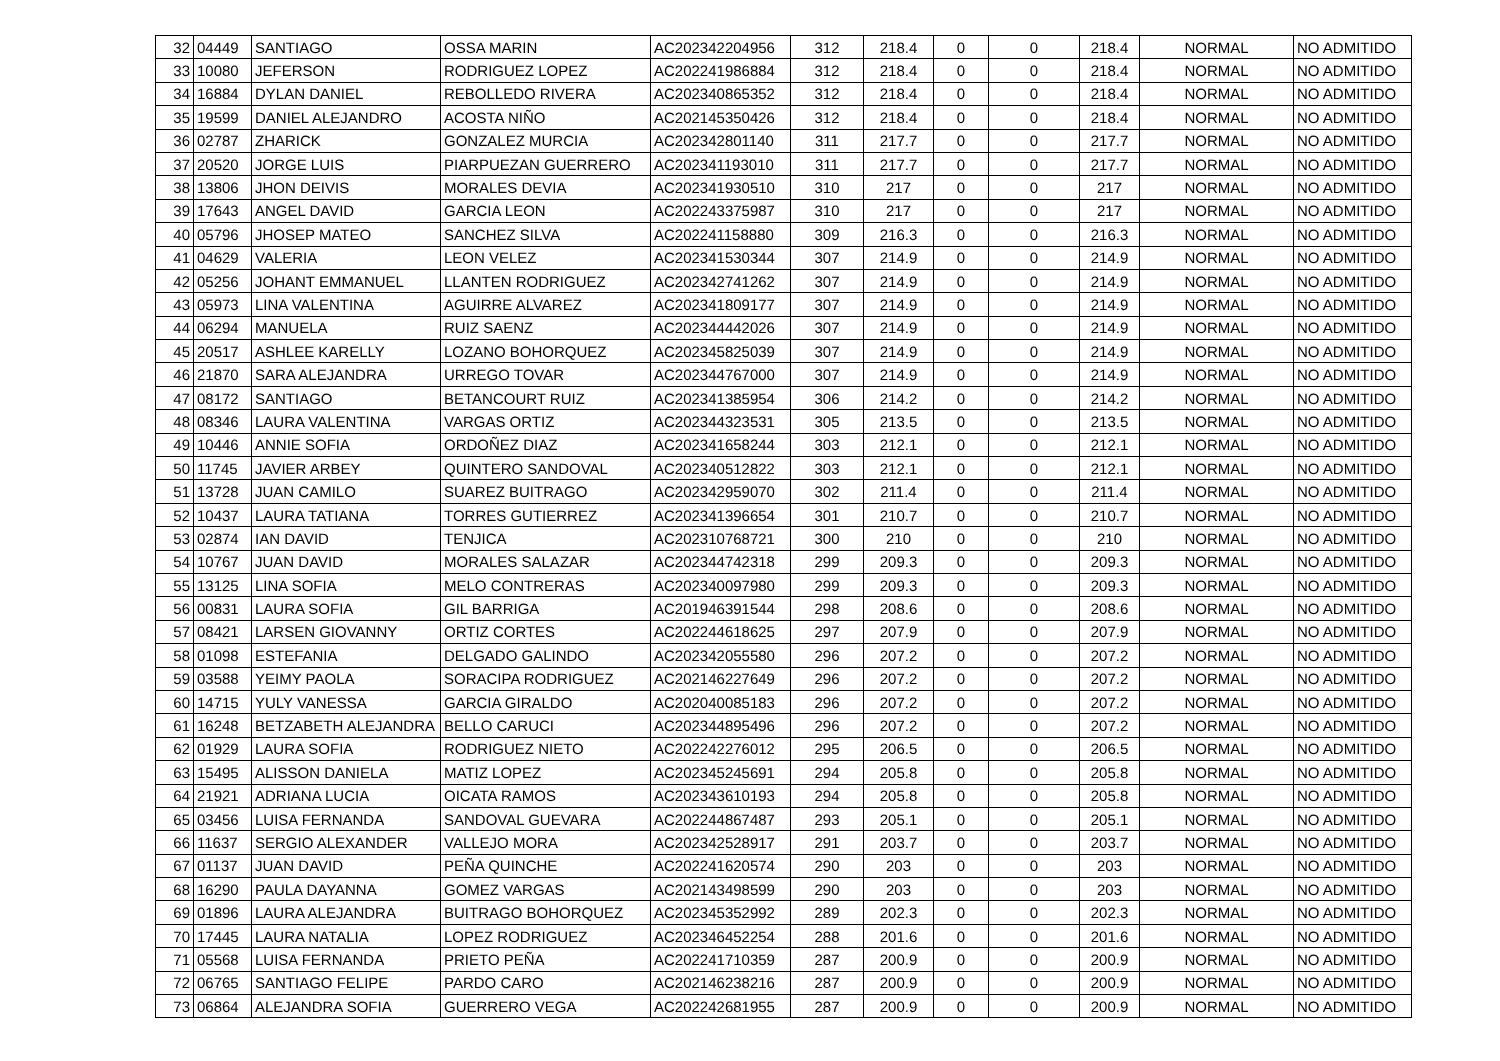| 32 | 04449 | SANTIAGO | OSSA MARIN | AC202342204956 | 312 | 218.4 | 0 | 0 | 218.4 | NORMAL | NO ADMITIDO |
| 33 | 10080 | JEFERSON | RODRIGUEZ LOPEZ | AC202241986884 | 312 | 218.4 | 0 | 0 | 218.4 | NORMAL | NO ADMITIDO |
| 34 | 16884 | DYLAN DANIEL | REBOLLEDO RIVERA | AC202340865352 | 312 | 218.4 | 0 | 0 | 218.4 | NORMAL | NO ADMITIDO |
| 35 | 19599 | DANIEL ALEJANDRO | ACOSTA NIÑO | AC202145350426 | 312 | 218.4 | 0 | 0 | 218.4 | NORMAL | NO ADMITIDO |
| 36 | 02787 | ZHARICK | GONZALEZ MURCIA | AC202342801140 | 311 | 217.7 | 0 | 0 | 217.7 | NORMAL | NO ADMITIDO |
| 37 | 20520 | JORGE LUIS | PIARPUEZAN GUERRERO | AC202341193010 | 311 | 217.7 | 0 | 0 | 217.7 | NORMAL | NO ADMITIDO |
| 38 | 13806 | JHON DEIVIS | MORALES DEVIA | AC202341930510 | 310 | 217 | 0 | 0 | 217 | NORMAL | NO ADMITIDO |
| 39 | 17643 | ANGEL DAVID | GARCIA LEON | AC202243375987 | 310 | 217 | 0 | 0 | 217 | NORMAL | NO ADMITIDO |
| 40 | 05796 | JHOSEP MATEO | SANCHEZ SILVA | AC202241158880 | 309 | 216.3 | 0 | 0 | 216.3 | NORMAL | NO ADMITIDO |
| 41 | 04629 | VALERIA | LEON VELEZ | AC202341530344 | 307 | 214.9 | 0 | 0 | 214.9 | NORMAL | NO ADMITIDO |
| 42 | 05256 | JOHANT EMMANUEL | LLANTEN RODRIGUEZ | AC202342741262 | 307 | 214.9 | 0 | 0 | 214.9 | NORMAL | NO ADMITIDO |
| 43 | 05973 | LINA VALENTINA | AGUIRRE ALVAREZ | AC202341809177 | 307 | 214.9 | 0 | 0 | 214.9 | NORMAL | NO ADMITIDO |
| 44 | 06294 | MANUELA | RUIZ SAENZ | AC202344442026 | 307 | 214.9 | 0 | 0 | 214.9 | NORMAL | NO ADMITIDO |
| 45 | 20517 | ASHLEE KARELLY | LOZANO BOHORQUEZ | AC202345825039 | 307 | 214.9 | 0 | 0 | 214.9 | NORMAL | NO ADMITIDO |
| 46 | 21870 | SARA ALEJANDRA | URREGO TOVAR | AC202344767000 | 307 | 214.9 | 0 | 0 | 214.9 | NORMAL | NO ADMITIDO |
| 47 | 08172 | SANTIAGO | BETANCOURT RUIZ | AC202341385954 | 306 | 214.2 | 0 | 0 | 214.2 | NORMAL | NO ADMITIDO |
| 48 | 08346 | LAURA VALENTINA | VARGAS ORTIZ | AC202344323531 | 305 | 213.5 | 0 | 0 | 213.5 | NORMAL | NO ADMITIDO |
| 49 | 10446 | ANNIE SOFIA | ORDOÑEZ DIAZ | AC202341658244 | 303 | 212.1 | 0 | 0 | 212.1 | NORMAL | NO ADMITIDO |
| 50 | 11745 | JAVIER ARBEY | QUINTERO SANDOVAL | AC202340512822 | 303 | 212.1 | 0 | 0 | 212.1 | NORMAL | NO ADMITIDO |
| 51 | 13728 | JUAN CAMILO | SUAREZ BUITRAGO | AC202342959070 | 302 | 211.4 | 0 | 0 | 211.4 | NORMAL | NO ADMITIDO |
| 52 | 10437 | LAURA TATIANA | TORRES GUTIERREZ | AC202341396654 | 301 | 210.7 | 0 | 0 | 210.7 | NORMAL | NO ADMITIDO |
| 53 | 02874 | IAN DAVID | TENJICA | AC202310768721 | 300 | 210 | 0 | 0 | 210 | NORMAL | NO ADMITIDO |
| 54 | 10767 | JUAN DAVID | MORALES SALAZAR | AC202344742318 | 299 | 209.3 | 0 | 0 | 209.3 | NORMAL | NO ADMITIDO |
| 55 | 13125 | LINA SOFIA | MELO CONTRERAS | AC202340097980 | 299 | 209.3 | 0 | 0 | 209.3 | NORMAL | NO ADMITIDO |
| 56 | 00831 | LAURA SOFIA | GIL BARRIGA | AC201946391544 | 298 | 208.6 | 0 | 0 | 208.6 | NORMAL | NO ADMITIDO |
| 57 | 08421 | LARSEN GIOVANNY | ORTIZ CORTES | AC202244618625 | 297 | 207.9 | 0 | 0 | 207.9 | NORMAL | NO ADMITIDO |
| 58 | 01098 | ESTEFANIA | DELGADO GALINDO | AC202342055580 | 296 | 207.2 | 0 | 0 | 207.2 | NORMAL | NO ADMITIDO |
| 59 | 03588 | YEIMY PAOLA | SORACIPA RODRIGUEZ | AC202146227649 | 296 | 207.2 | 0 | 0 | 207.2 | NORMAL | NO ADMITIDO |
| 60 | 14715 | YULY VANESSA | GARCIA GIRALDO | AC202040085183 | 296 | 207.2 | 0 | 0 | 207.2 | NORMAL | NO ADMITIDO |
| 61 | 16248 | BETZABETH ALEJANDRA | BELLO CARUCI | AC202344895496 | 296 | 207.2 | 0 | 0 | 207.2 | NORMAL | NO ADMITIDO |
| 62 | 01929 | LAURA SOFIA | RODRIGUEZ NIETO | AC202242276012 | 295 | 206.5 | 0 | 0 | 206.5 | NORMAL | NO ADMITIDO |
| 63 | 15495 | ALISSON DANIELA | MATIZ LOPEZ | AC202345245691 | 294 | 205.8 | 0 | 0 | 205.8 | NORMAL | NO ADMITIDO |
| 64 | 21921 | ADRIANA LUCIA | OICATA RAMOS | AC202343610193 | 294 | 205.8 | 0 | 0 | 205.8 | NORMAL | NO ADMITIDO |
| 65 | 03456 | LUISA FERNANDA | SANDOVAL GUEVARA | AC202244867487 | 293 | 205.1 | 0 | 0 | 205.1 | NORMAL | NO ADMITIDO |
| 66 | 11637 | SERGIO ALEXANDER | VALLEJO MORA | AC202342528917 | 291 | 203.7 | 0 | 0 | 203.7 | NORMAL | NO ADMITIDO |
| 67 | 01137 | JUAN DAVID | PEÑA QUINCHE | AC202241620574 | 290 | 203 | 0 | 0 | 203 | NORMAL | NO ADMITIDO |
| 68 | 16290 | PAULA DAYANNA | GOMEZ VARGAS | AC202143498599 | 290 | 203 | 0 | 0 | 203 | NORMAL | NO ADMITIDO |
| 69 | 01896 | LAURA ALEJANDRA | BUITRAGO BOHORQUEZ | AC202345352992 | 289 | 202.3 | 0 | 0 | 202.3 | NORMAL | NO ADMITIDO |
| 70 | 17445 | LAURA NATALIA | LOPEZ RODRIGUEZ | AC202346452254 | 288 | 201.6 | 0 | 0 | 201.6 | NORMAL | NO ADMITIDO |
| 71 | 05568 | LUISA FERNANDA | PRIETO PEÑA | AC202241710359 | 287 | 200.9 | 0 | 0 | 200.9 | NORMAL | NO ADMITIDO |
| 72 | 06765 | SANTIAGO FELIPE | PARDO CARO | AC202146238216 | 287 | 200.9 | 0 | 0 | 200.9 | NORMAL | NO ADMITIDO |
| 73 | 06864 | ALEJANDRA SOFIA | GUERRERO VEGA | AC202242681955 | 287 | 200.9 | 0 | 0 | 200.9 | NORMAL | NO ADMITIDO |